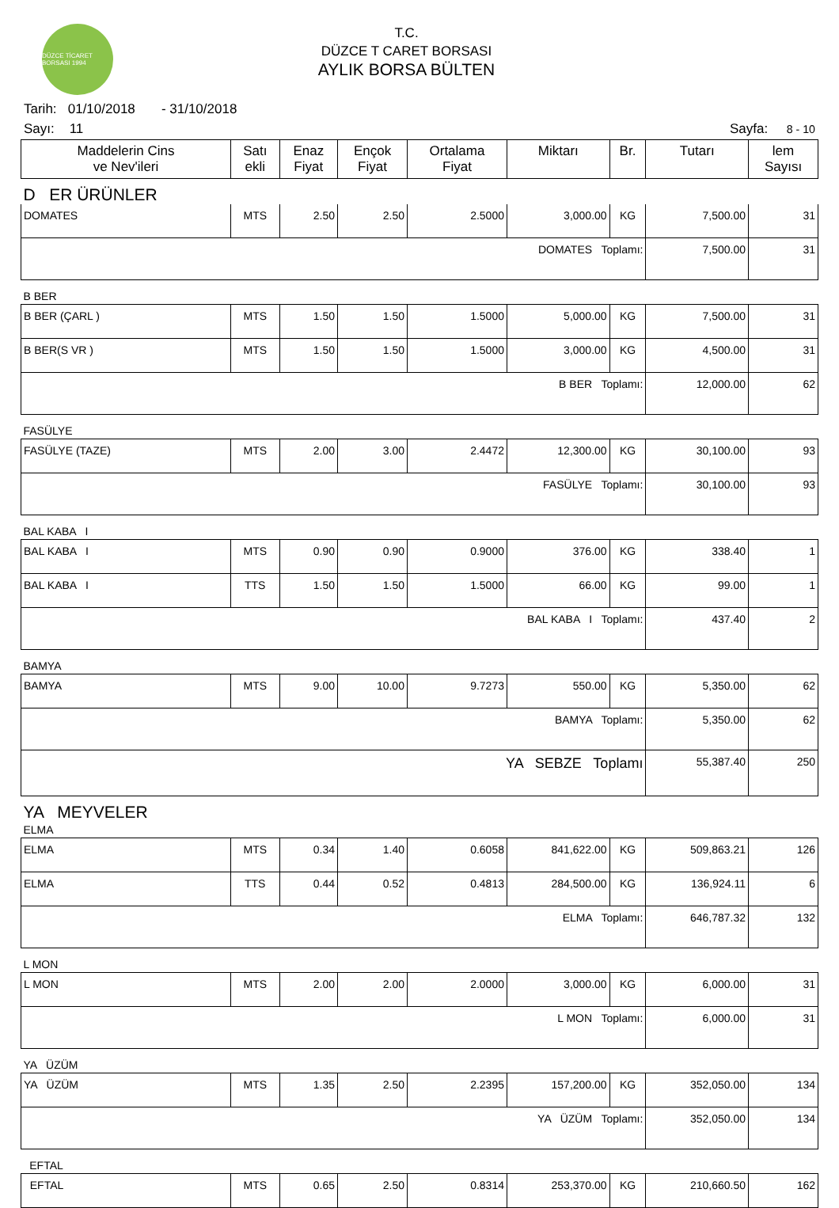DÜZCE TİCARET BORSASI 1994
T.C.
DÜZCE T CARET BORSASI
AYLIK BORSA BÜLTEN
Tarih: 01/10/2018 - 31/10/2018
Sayı: 11 Sayfa: 8 - 10
| Maddelerin Cins ve Nev'ileri | Satı ekli | Enaz Fiyat | Ençok Fiyat | Ortalama Fiyat | Miktarı | Br. | Tutarı | lem Sayısı |
| --- | --- | --- | --- | --- | --- | --- | --- | --- |
| D ER ÜRÜNLER | | | | | | | | |
| DOMATES | MTS | 2.50 | 2.50 | 2.5000 | 3,000.00 | KG | 7,500.00 | 31 |
| DOMATES Toplamı: | | | | | | | 7,500.00 | 31 |
| B BER | | | | | | | | |
| B BER (ÇARL ) | MTS | 1.50 | 1.50 | 1.5000 | 5,000.00 | KG | 7,500.00 | 31 |
| B BER(S VR ) | MTS | 1.50 | 1.50 | 1.5000 | 3,000.00 | KG | 4,500.00 | 31 |
| B BER Toplamı: | | | | | | | 12,000.00 | 62 |
| FASÜLYE | | | | | | | | |
| FASÜLYE (TAZE) | MTS | 2.00 | 3.00 | 2.4472 | 12,300.00 | KG | 30,100.00 | 93 |
| FASÜLYE Toplamı: | | | | | | | 30,100.00 | 93 |
| BAL KABA I | | | | | | | | |
| BAL KABA I | MTS | 0.90 | 0.90 | 0.9000 | 376.00 | KG | 338.40 | 1 |
| BAL KABA I | TTS | 1.50 | 1.50 | 1.5000 | 66.00 | KG | 99.00 | 1 |
| BAL KABA I Toplamı: | | | | | | | 437.40 | 2 |
| BAMYA | | | | | | | | |
| BAMYA | MTS | 9.00 | 10.00 | 9.7273 | 550.00 | KG | 5,350.00 | 62 |
| BAMYA Toplamı: | | | | | | | 5,350.00 | 62 |
| YA SEBZE Toplamı | | | | | | | 55,387.40 | 250 |
| YA MEYVELER | | | | | | | | |
| ELMA | | | | | | | | |
| ELMA | MTS | 0.34 | 1.40 | 0.6058 | 841,622.00 | KG | 509,863.21 | 126 |
| ELMA | TTS | 0.44 | 0.52 | 0.4813 | 284,500.00 | KG | 136,924.11 | 6 |
| ELMA Toplamı: | | | | | | | 646,787.32 | 132 |
| L MON | | | | | | | | |
| L MON | MTS | 2.00 | 2.00 | 2.0000 | 3,000.00 | KG | 6,000.00 | 31 |
| L MON Toplamı: | | | | | | | 6,000.00 | 31 |
| YA ÜZÜM | | | | | | | | |
| YA ÜZÜM | MTS | 1.35 | 2.50 | 2.2395 | 157,200.00 | KG | 352,050.00 | 134 |
| YA ÜZÜM Toplamı: | | | | | | | 352,050.00 | 134 |
| EFTAL | | | | | | | | |
| EFTAL | MTS | 0.65 | 2.50 | 0.8314 | 253,370.00 | KG | 210,660.50 | 162 |